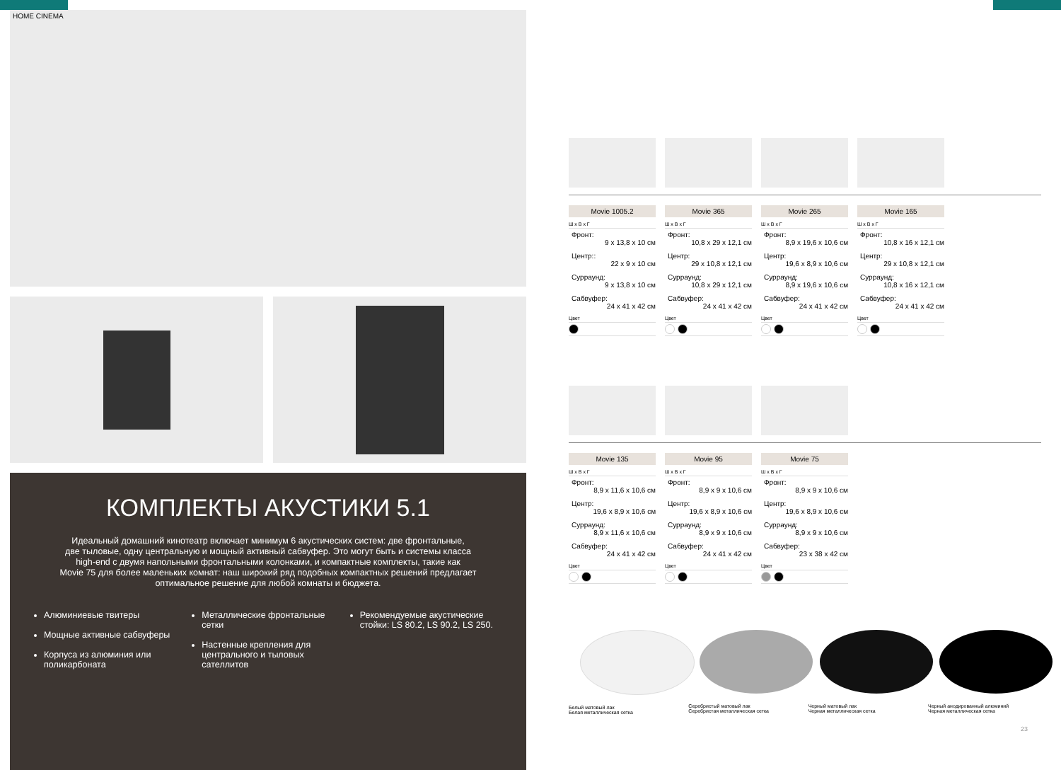HOME CINEMA
КОМПЛЕКТЫ АКУСТИКИ 5.1
Идеальный домашний кинотеатр включает минимум 6 акустических систем: две фронтальные,
две тыловые, одну центральную и мощный активный сабвуфер. Это могут быть и системы класса
high-end с двумя напольными фронтальными колонками, и компактные комплекты, такие как
Movie 75 для более маленьких комнат: наш широкий ряд подобных компактных решений предлагает
оптимальное решение для любой комнаты и бюджета.
Алюминиевые твитеры
Мощные активные сабвуферы
Корпуса из алюминия или поликарбоната
Металлические фронтальные сетки
Настенные крепления для центрального и тыловых сателлитов
Рекомендуемые акустические стойки: LS 80.2, LS 90.2, LS 250.
Movie 1005.2
Ш x В x Г
Фронт:
9 x 13,8 x 10 см
Центр::
22 x 9 x 10 см
Сурраунд:
9 x 13,8 x 10 см
Сабвуфер:
24 x 41 x 42 см
Цвет
Movie 365
Ш x В x Г
Фронт:
10,8 x 29 x 12,1 см
Центр:
29 x 10,8 x 12,1 см
Сурраунд:
10,8 x 29 x 12,1 см
Сабвуфер:
24 x 41 x 42 см
Цвет
Movie 265
Ш x В x Г
Фронт:
8,9 x 19,6 x 10,6 см
Центр:
19,6 x 8,9 x 10,6 см
Сурраунд:
8,9 x 19,6 x 10,6 см
Сабвуфер:
24 x 41 x 42 см
Цвет
Movie 165
Ш x В x Г
Фронт:
10,8 x 16 x 12,1 см
Центр:
29 x 10,8 x 12,1 см
Сурраунд:
10,8 x 16 x 12,1 см
Сабвуфер:
24 x 41 x 42 см
Цвет
Movie 135
Ш x В x Г
Фронт:
8,9 x 11,6 x 10,6 см
Центр:
19,6 x 8,9 x 10,6 см
Сурраунд:
8,9 x 11,6 x 10,6 см
Сабвуфер:
24 x 41 x 42 см
Цвет
Movie 95
Ш x В x Г
Фронт:
8,9 x 9 x 10,6 см
Центр:
19,6 x 8,9 x 10,6 см
Сурраунд:
8,9 x 9 x 10,6 см
Сабвуфер:
24 x 41 x 42 см
Цвет
Movie 75
Ш x В x Г
Фронт:
8,9 x 9 x 10,6 см
Центр:
19,6 x 8,9 x 10,6 см
Сурраунд:
8,9 x 9 x 10,6 см
Сабвуфер:
23 x 38 x 42 см
Цвет
Белый матовый лак
Белая металлическая сетка
Серебристый матовый лак
Серебристая металлическая сетка
Черный матовый лак
Черная металлическая сетка
Черный анодированный алюминий
Черная металлическая сетка
23